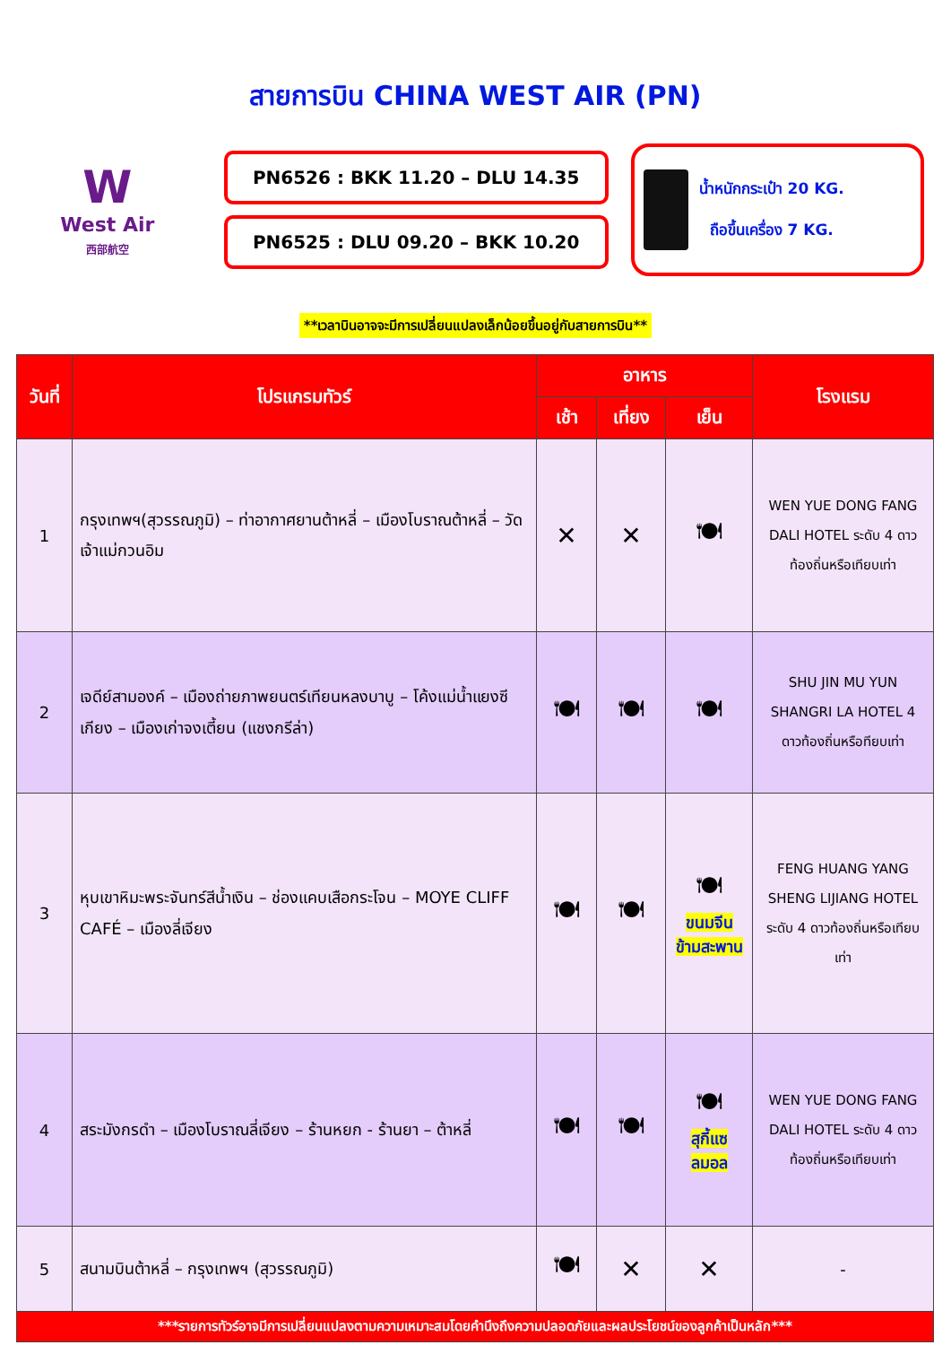สายการบิน CHINA WEST AIR (PN)
W
West Air
西部航空
PN6526 : BKK 11.20 – DLU 14.35
PN6525 : DLU 09.20 – BKK 10.20
น้ำหนักกระเป๋า 20 KG.
ถือขึ้นเครื่อง 7 KG.
**เวลาบินอาจจะมีการเปลี่ยนแปลงเล็กน้อยขึ้นอยู่กับสายการบิน**
| วันที่ | โปรแกรมทัวร์ | อาหาร | | | โรงแรม |
| --- | --- | --- | --- | --- | --- |
| | | เช้า | เที่ยง | เย็น | |
| 1 | กรุงเทพฯ(สุวรรณภูมิ) – ท่าอากาศยานต้าหลี่ – เมืองโบราณต้าหลี่ – วัดเจ้าแม่กวนอิม | ✕ | ✕ | 🍽 | WEN YUE DONG FANG DALI HOTEL ระดับ 4 ดาวท้องถิ่นหรือเทียบเท่า |
| 2 | เจดีย์สามองค์ – เมืองถ่ายภาพยนตร์เทียนหลงบาบู – โค้งแม่น้ำแยงซีเกียง – เมืองเก่าจงเตี้ยน (แชงกรีล่า) | 🍽 | 🍽 | 🍽 | SHU JIN MU YUN SHANGRI LA HOTEL 4 ดาวท้องถิ่นหรือทียบเท่า |
| 3 | หุบเขาหิมะพระจันทร์สีน้ำเงิน – ช่องแคบเสือกระโจน – MOYE CLIFF CAFÉ – เมืองลี่เจียง | 🍽 | 🍽 | 🍽 ขนมจีนข้ามสะพาน | FENG HUANG YANG SHENG LIJIANG HOTEL ระดับ 4 ดาวท้องถิ่นหรือเทียบเท่า |
| 4 | สระมังกรดำ – เมืองโบราณลี่เจียง – ร้านหยก - ร้านยา – ต้าหลี่ | 🍽 | 🍽 | 🍽 สุกี้แซลมอล | WEN YUE DONG FANG DALI HOTEL ระดับ 4 ดาวท้องถิ่นหรือเทียบเท่า |
| 5 | สนามบินต้าหลี่ – กรุงเทพฯ (สุวรรณภูมิ) | 🍽 | ✕ | ✕ | - |
| ***รายการทัวร์อาจมีการเปลี่ยนแปลงตามความเหมาะสมโดยคำนึงถึงความปลอดภัยและผลประโยชน์ของลูกค้าเป็นหลัก*** | | | | | |